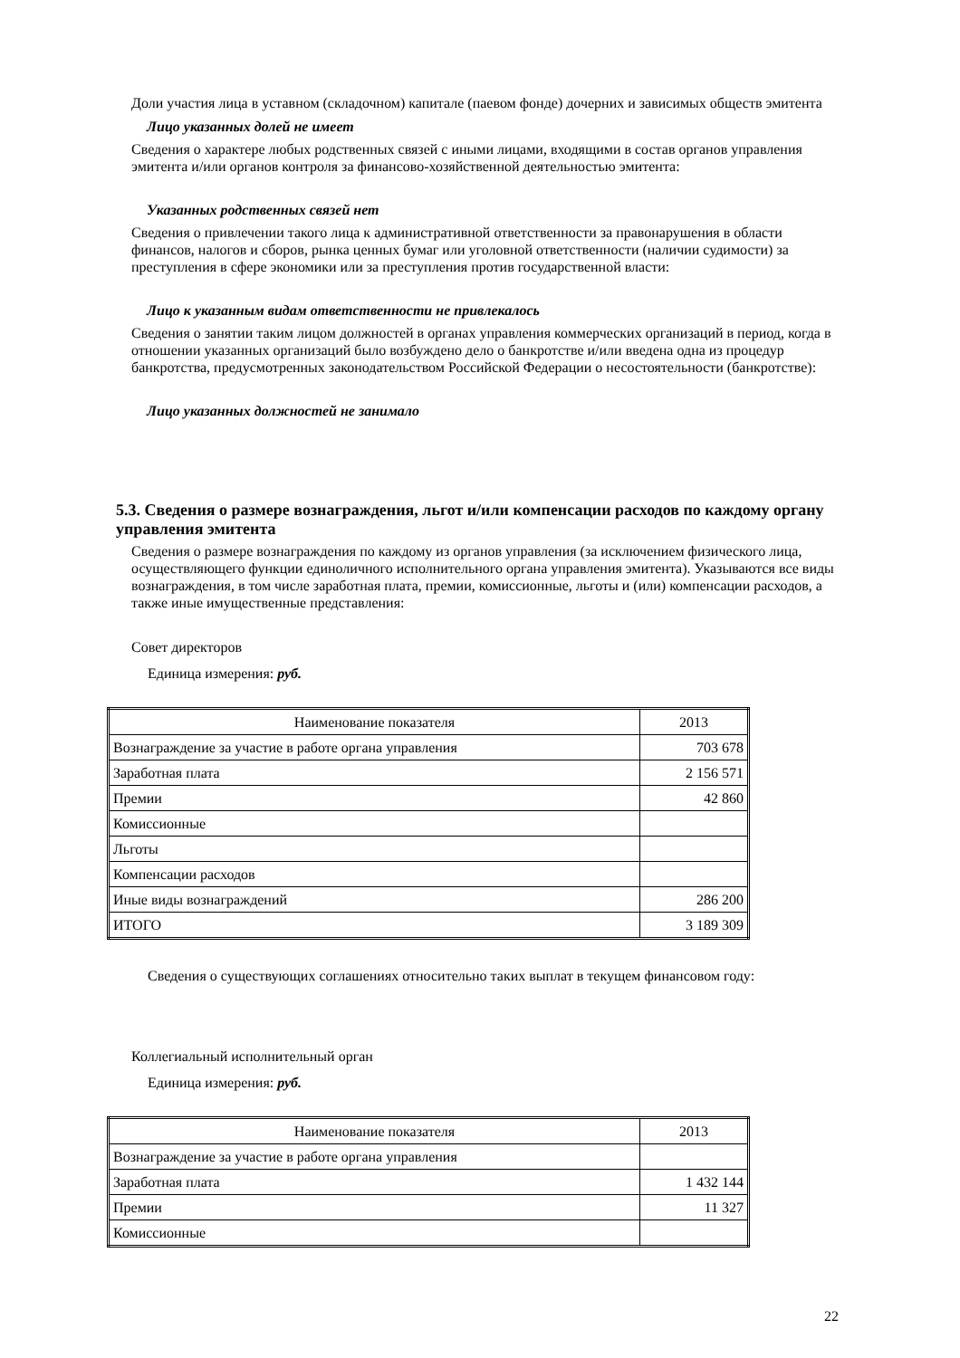Доли участия лица в уставном (складочном) капитале (паевом фонде) дочерних и зависимых обществ эмитента
Лицо указанных долей не имеет
Сведения о характере любых родственных связей с иными лицами, входящими в состав органов управления эмитента и/или органов контроля за финансово-хозяйственной деятельностью эмитента:
Указанных родственных связей нет
Сведения о привлечении такого лица к административной ответственности за правонарушения в области финансов, налогов и сборов, рынка ценных бумаг или уголовной ответственности (наличии судимости) за преступления в сфере экономики или за преступления против государственной власти:
Лицо к указанным видам ответственности не привлекалось
Сведения о занятии таким лицом должностей в органах управления коммерческих организаций в период, когда в отношении указанных организаций было возбуждено дело о банкротстве и/или введена одна из процедур банкротства, предусмотренных законодательством Российской Федерации о несостоятельности (банкротстве):
Лицо указанных должностей не занимало
5.3. Сведения о размере вознаграждения, льгот и/или компенсации расходов по каждому органу управления эмитента
Сведения о размере вознаграждения по каждому из органов управления (за исключением физического лица, осуществляющего функции единоличного исполнительного органа управления эмитента). Указываются все виды вознаграждения, в том числе заработная плата, премии, комиссионные, льготы и (или) компенсации расходов, а также иные имущественные представления:
Совет директоров
Единица измерения: руб.
| Наименование показателя | 2013 |
| Вознаграждение за участие в работе органа управления | 703 678 |
| Заработная плата | 2 156 571 |
| Премии | 42 860 |
| Комиссионные | |
| Льготы | |
| Компенсации расходов | |
| Иные виды вознаграждений | 286 200 |
| ИТОГО | 3 189 309 |
Сведения о существующих соглашениях относительно таких выплат в текущем финансовом году:
Коллегиальный исполнительный орган
Единица измерения: руб.
| Наименование показателя | 2013 |
| Вознаграждение за участие в работе органа управления | |
| Заработная плата | 1 432 144 |
| Премии | 11 327 |
| Комиссионные | |
22